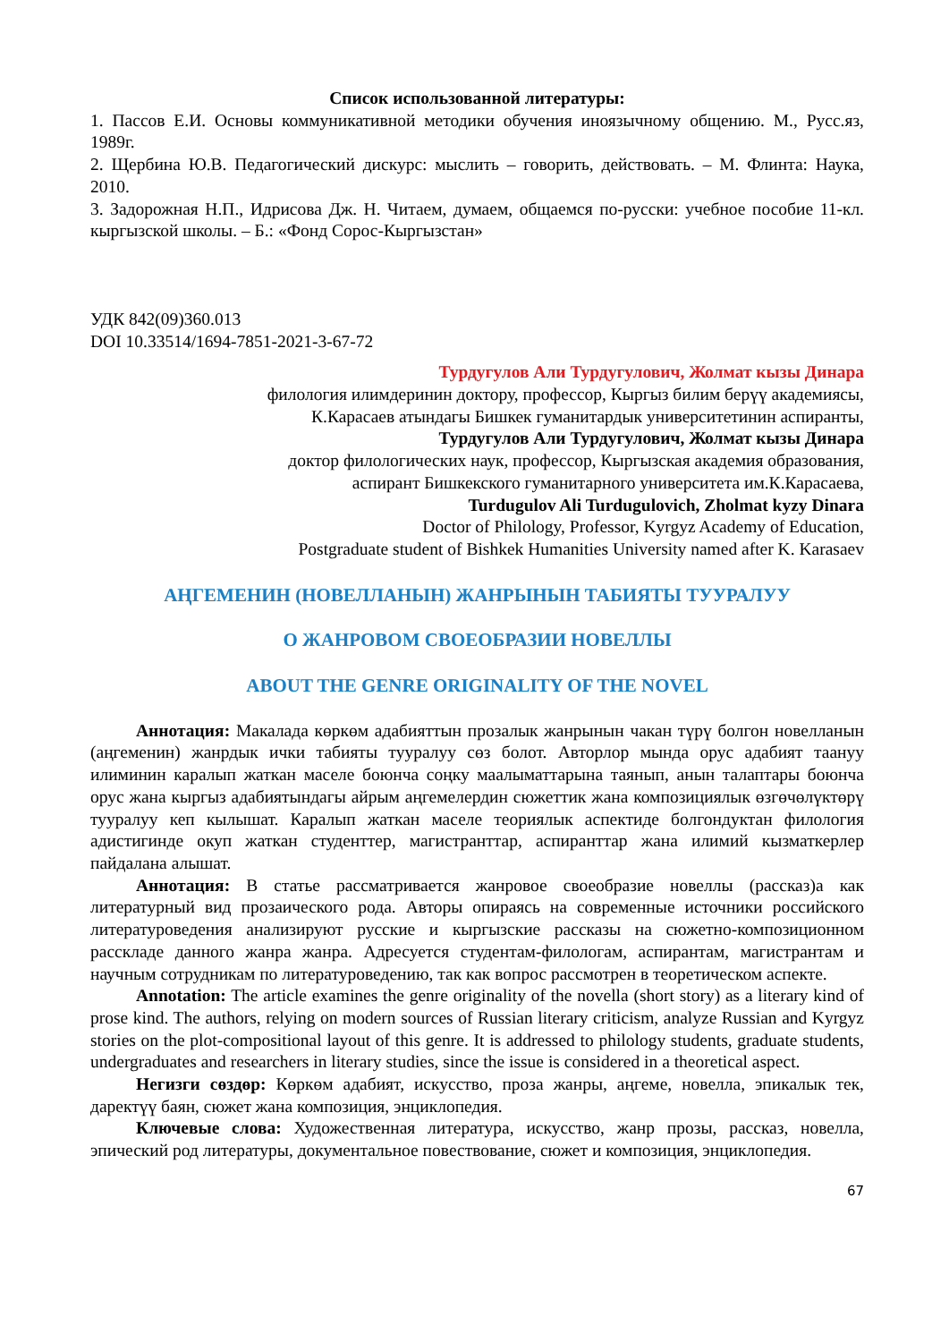Список использованной литературы:
1. Пассов Е.И. Основы коммуникативной методики обучения иноязычному общению. М., Русс.яз, 1989г.
2. Щербина Ю.В. Педагогический дискурс: мыслить – говорить, действовать. – М. Флинта: Наука, 2010.
3. Задорожная Н.П., Идрисова Дж. Н. Читаем, думаем, общаемся по-русски: учебное пособие 11-кл. кыргызской школы. – Б.: «Фонд Сорос-Кыргызстан»
УДК 842(09)360.013
DOI 10.33514/1694-7851-2021-3-67-72
Турдугулов Али Турдугулович, Жолмат кызы Динара
филология илимдеринин доктору, профессор, Кыргыз билим берүү академиясы,
К.Карасаев атындагы Бишкек гуманитардык университетинин аспиранты,
Турдугулов Али Турдугулович, Жолмат кызы Динара
доктор филологических наук, профессор, Кыргызская академия образования,
аспирант Бишкекского гуманитарного университета им.К.Карасаева,
Turdugulov Ali Turdugulovich, Zholmat kyzy Dinara
Doctor of Philology, Professor, Kyrgyz Academy of Education,
Postgraduate student of Bishkek Humanities University named after K. Karasaev
АҢГЕМЕНИН (НОВЕЛЛАНЫН) ЖАНРЫНЫН ТАБИЯТЫ ТУУРАЛУУ
О ЖАНРОВОМ СВОЕОБРАЗИИ НОВЕЛЛЫ
ABOUT THE GENRE ORIGINALITY OF THE NOVEL
Аннотация: Макалада көркөм адабияттын прозалык жанрынын чакан түрү болгон новелланын (аңгеменин) жанрдык ички табияты тууралуу сөз болот. Авторлор мында орус адабият таануу илиминин каралып жаткан маселе боюнча соңку маалыматтарына таянып, анын талаптары боюнча орус жана кыргыз адабиятындагы айрым аңгемелердин сюжеттик жана композициялык өзгөчөлүктөрү тууралуу кеп кылышат. Каралып жаткан маселе теориялык аспектиде болгондуктан филология адистигинде окуп жаткан студенттер, магистранттар, аспиранттар жана илимий кызматкерлер пайдалана алышат.
Аннотация: В статье рассматривается жанровое своеобразие новеллы (рассказ)а как литературный вид прозаического рода. Авторы опираясь на современные источники российского литературоведения анализируют русские и кыргызские рассказы на сюжетно-композиционном расскладе данного жанра жанра. Адресуется студентам-филологам, аспирантам, магистрантам и научным сотрудникам по литературоведению, так как вопрос рассмотрен в теоретическом аспекте.
Annotation: The article examines the genre originality of the novella (short story) as a literary kind of prose kind. The authors, relying on modern sources of Russian literary criticism, analyze Russian and Kyrgyz stories on the plot-compositional layout of this genre. It is addressed to philology students, graduate students, undergraduates and researchers in literary studies, since the issue is considered in a theoretical aspect.
Негизги сөздөр: Көркөм адабият, искусство, проза жанры, аңгеме, новелла, эпикалык тек, даректүү баян, сюжет жана композиция, энциклопедия.
Ключевые слова: Художественная литература, искусство, жанр прозы, рассказ, новелла, эпический род литературы, документальное повествование, сюжет и композиция, энциклопедия.
67